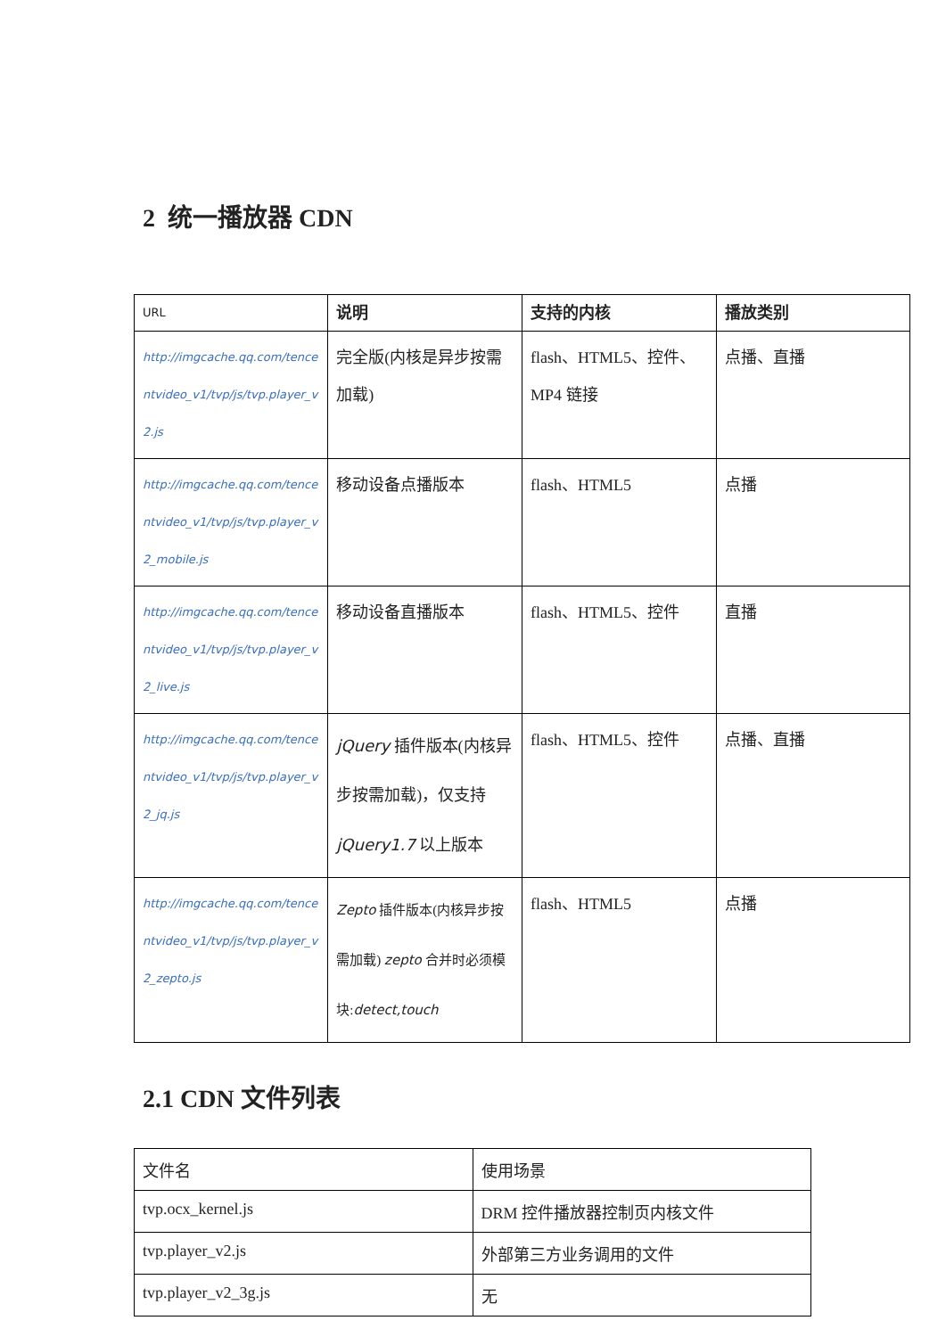2 统一播放器 CDN
| URL | 说明 | 支持的内核 | 播放类别 |
| --- | --- | --- | --- |
| http://imgcache.qq.com/tencentvideo_v1/tvp/js/tvp.player_v2.js | 完全版(内核是异步按需加载) | flash、HTML5、控件、MP4 链接 | 点播、直播 |
| http://imgcache.qq.com/tencentvideo_v1/tvp/js/tvp.player_v2_mobile.js | 移动设备点播版本 | flash、HTML5 | 点播 |
| http://imgcache.qq.com/tencentvideo_v1/tvp/js/tvp.player_v2_live.js | 移动设备直播版本 | flash、HTML5、控件 | 直播 |
| http://imgcache.qq.com/tencentvideo_v1/tvp/js/tvp.player_v2_jq.js | jQuery 插件版本(内核异步按需加载)，仅支持 jQuery1.7 以上版本 | flash、HTML5、控件 | 点播、直播 |
| http://imgcache.qq.com/tencentvideo_v1/tvp/js/tvp.player_v2_zepto.js | Zepto 插件版本(内核异步按需加载) zepto 合并时必须模块: detect,touch | flash、HTML5 | 点播 |
2.1 CDN 文件列表
| 文件名 | 使用场景 |
| tvp.ocx_kernel.js | DRM 控件播放器控制页内核文件 |
| tvp.player_v2.js | 外部第三方业务调用的文件 |
| tvp.player_v2_3g.js | 无 |